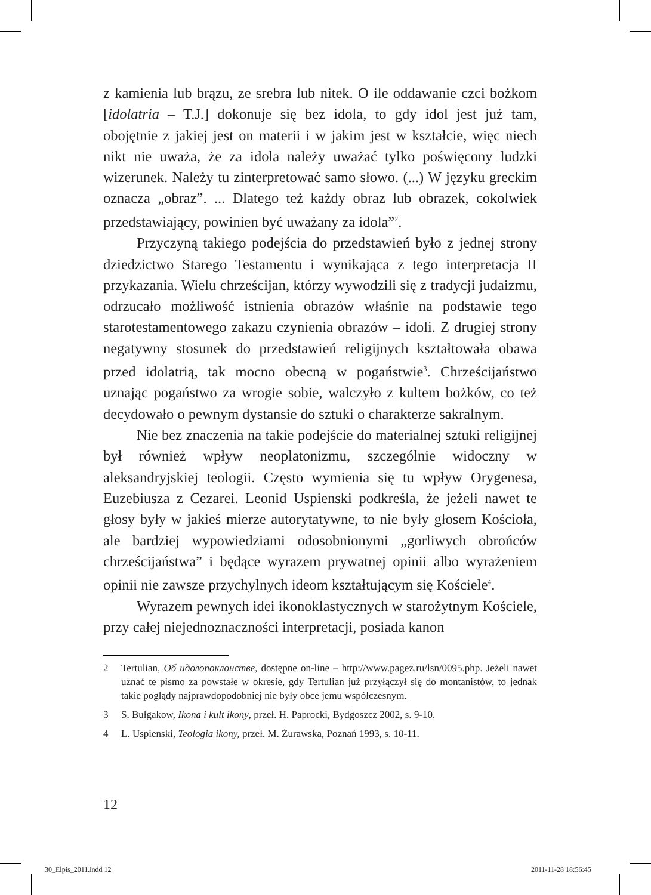z kamienia lub brązu, ze srebra lub nitek. O ile oddawanie czci bożkom [idolatria – T.J.] dokonuje się bez idola, to gdy idol jest już tam, obojętnie z jakiej jest on materii i w jakim jest w kształcie, więc niech nikt nie uważa, że za idola należy uważać tylko poświęcony ludzki wizerunek. Należy tu zinterpretować samo słowo. (...) W języku greckim oznacza „obraz”. ... Dlatego też każdy obraz lub obrazek, cokolwiek przedstawiający, powinien być uważany za idola”<sup>2</sup>.
Przyczyną takiego podejścia do przedstawień było z jednej strony dziedzictwo Starego Testamentu i wynikająca z tego interpretacja II przykazania. Wielu chrześcijan, którzy wywodzili się z tradycji judaizmu, odrzucało możliwość istnienia obrazów właśnie na podstawie tego starotestamentowego zakazu czynienia obrazów – idoli. Z drugiej strony negatywny stosunek do przedstawień religijnych kształtowała obawa przed idolatrią, tak mocno obecną w pogaństwie<sup>3</sup>. Chrześcijaństwo uznając pogaństwo za wrogie sobie, walczyło z kultem bożków, co też decydowało o pewnym dystansie do sztuki o charakterze sakralnym.
Nie bez znaczenia na takie podejście do materialnej sztuki religijnej był również wpływ neoplatonizmu, szczególnie widoczny w aleksandryjskiej teologii. Często wymienia się tu wpływ Orygenesa, Euzebiusza z Cezarei. Leonid Uspienski podkreśla, że jeżeli nawet te głosy były w jakieś mierze autorytatywne, to nie były głosem Kościoła, ale bardziej wypowiedziami odosobnionymi „gorliwych obrońców chrześcijaństwa” i będące wyrazem prywatnej opinii albo wyrażeniem opinii nie zawsze przychylnych ideom kształtującym się Kościele<sup>4</sup>.
Wyrazem pewnych idei ikonoklastycznych w starożytnym Kościele, przy całej niejednoznaczności interpretacji, posiada kanon
2 Tertulian, Об идолопоклонстве, dostępne on-line – http://www.pagez.ru/lsn/0095.php. Jeżeli nawet uznać te pismo za powstałe w okresie, gdy Tertulian już przyłączył się do montanistów, to jednak takie poglądy najprawdopodobniej nie były obce jemu współczesnym.
3 S. Bułgakow, Ikona i kult ikony, przeł. H. Paprocki, Bydgoszcz 2002, s. 9-10.
4 L. Uspienski, Teologia ikony, przeł. M. Żurawska, Poznań 1993, s. 10-11.
12
30_Elpis_2011.indd 12 2011-11-28 18:56:45